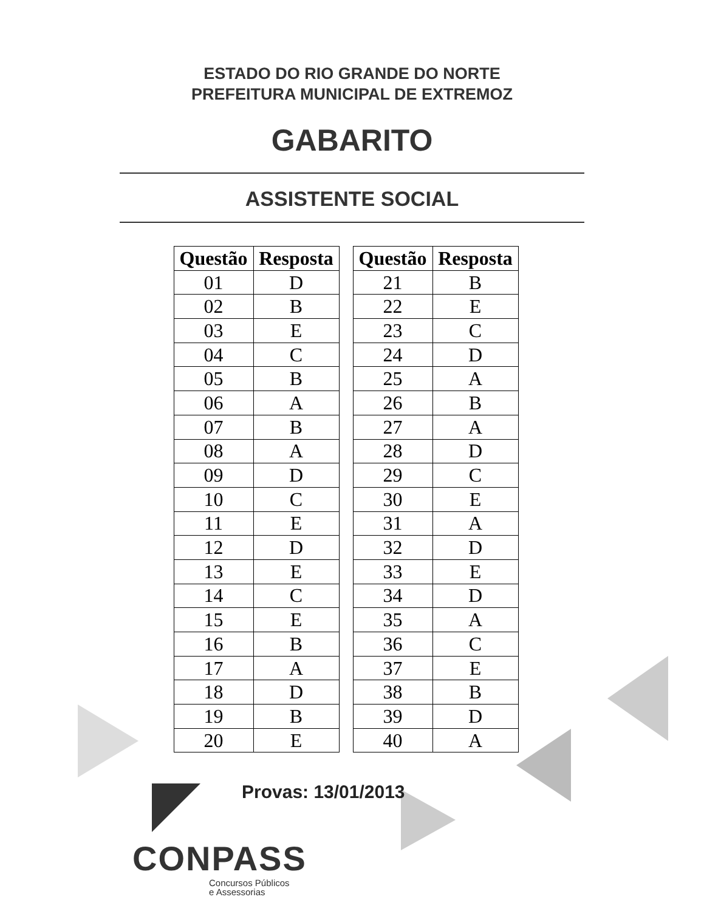ESTADO DO RIO GRANDE DO NORTE
PREFEITURA MUNICIPAL DE EXTREMOZ
GABARITO
ASSISTENTE SOCIAL
| Questão | Resposta |
| --- | --- |
| 01 | D |
| 02 | B |
| 03 | E |
| 04 | C |
| 05 | B |
| 06 | A |
| 07 | B |
| 08 | A |
| 09 | D |
| 10 | C |
| 11 | E |
| 12 | D |
| 13 | E |
| 14 | C |
| 15 | E |
| 16 | B |
| 17 | A |
| 18 | D |
| 19 | B |
| 20 | E |
| Questão | Resposta |
| --- | --- |
| 21 | B |
| 22 | E |
| 23 | C |
| 24 | D |
| 25 | A |
| 26 | B |
| 27 | A |
| 28 | D |
| 29 | C |
| 30 | E |
| 31 | A |
| 32 | D |
| 33 | E |
| 34 | D |
| 35 | A |
| 36 | C |
| 37 | E |
| 38 | B |
| 39 | D |
| 40 | A |
Provas: 13/01/2013
CONPASS
Concursos Públicos
e Assessorias